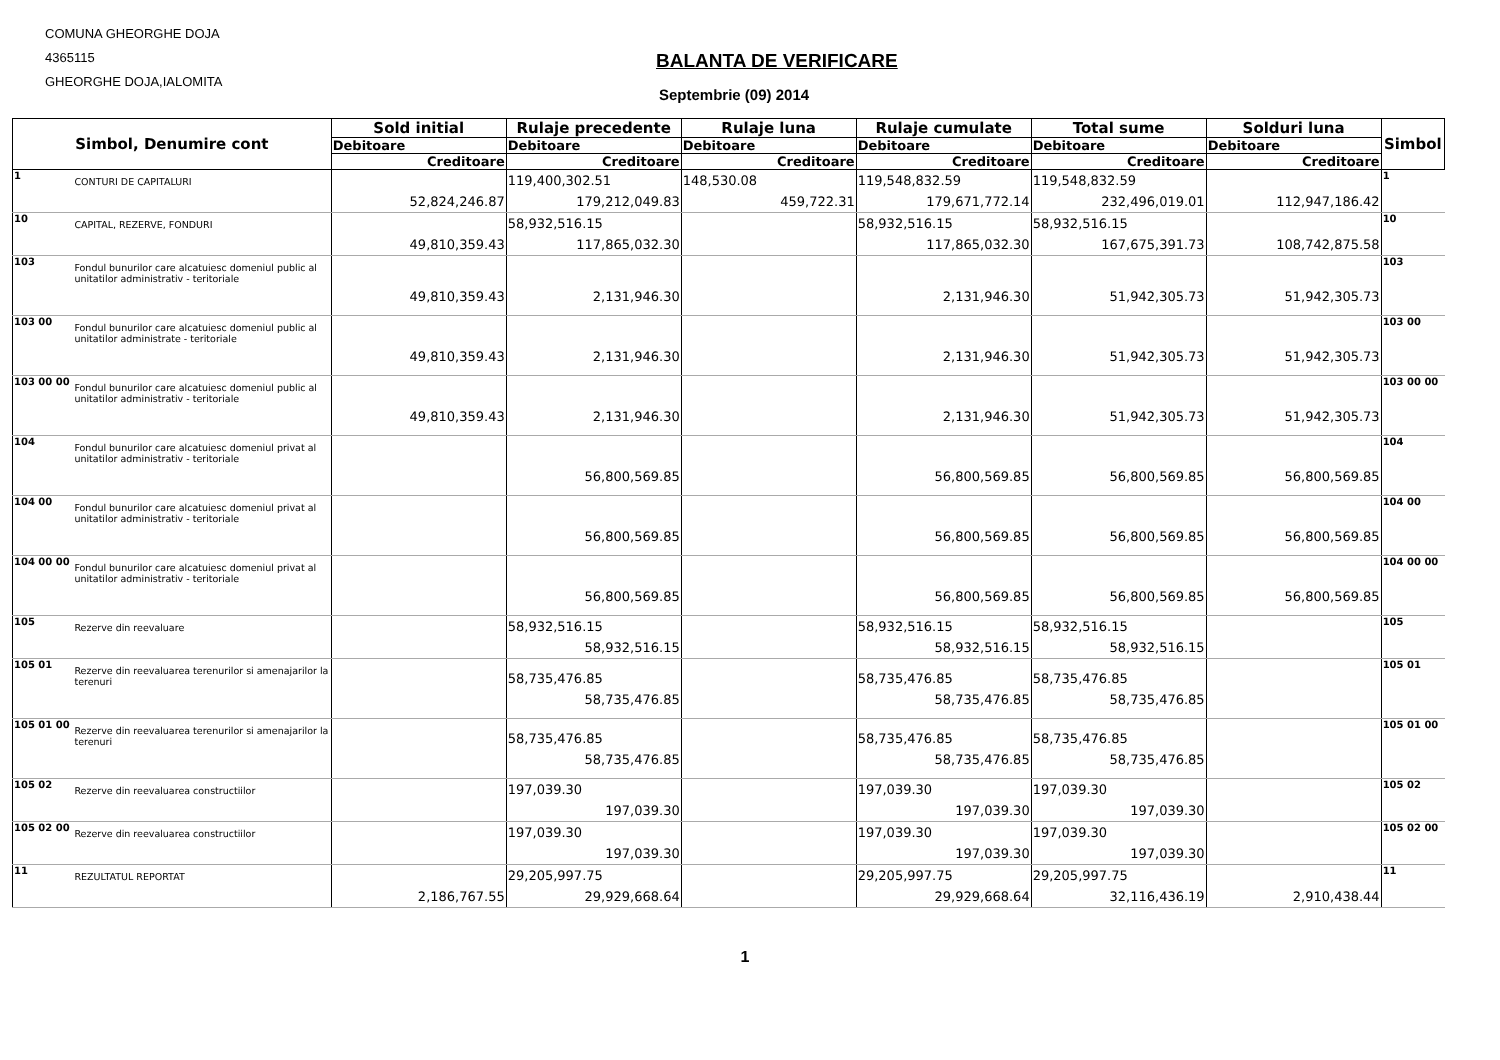COMUNA GHEORGHE DOJA
4365115
GHEORGHE DOJA,IALOMITA
BALANTA DE VERIFICARE
Septembrie (09) 2014
| Simbol, Denumire cont | | Sold initial | Rulaje precedente | Rulaje luna | Rulaje cumulate | Total sume | Solduri luna | Simbol |
| --- | --- | --- | --- | --- | --- | --- | --- | --- |
| | | Debitoare | Debitoare | Debitoare | Debitoare | Debitoare | Debitoare | |
| | | Creditoare | Creditoare | Creditoare | Creditoare | Creditoare | Creditoare | |
| 1 | CONTURI DE CAPITALURI | 52,824,246.87 | 119,400,302.51 179,212,049.83 | 148,530.08 459,722.31 | 119,548,832.59 179,671,772.14 | 119,548,832.59 232,496,019.01 | 112,947,186.42 | 1 |
| 10 | CAPITAL, REZERVE, FONDURI | 49,810,359.43 | 58,932,516.15 117,865,032.30 | | 58,932,516.15 117,865,032.30 | 58,932,516.15 167,675,391.73 | 108,742,875.58 | 10 |
| 103 | Fondul bunurilor care alcatuiesc domeniul public al unitatilor administrativ - teritoriale | 49,810,359.43 | 2,131,946.30 | | 2,131,946.30 | 51,942,305.73 | 51,942,305.73 | 103 |
| 103 00 | Fondul bunurilor care alcatuiesc domeniul public al unitatilor administrate - teritoriale | 49,810,359.43 | 2,131,946.30 | | 2,131,946.30 | 51,942,305.73 | 51,942,305.73 | 103 00 |
| 103 00 00 | Fondul bunurilor care alcatuiesc domeniul public al unitatilor administrativ - teritoriale | 49,810,359.43 | 2,131,946.30 | | 2,131,946.30 | 51,942,305.73 | 51,942,305.73 | 103 00 00 |
| 104 | Fondul bunurilor care alcatuiesc domeniul privat al unitatilor administrativ - teritoriale | | 56,800,569.85 | | 56,800,569.85 | 56,800,569.85 | 56,800,569.85 | 104 |
| 104 00 | Fondul bunurilor care alcatuiesc domeniul privat al unitatilor administrativ - teritoriale | | 56,800,569.85 | | 56,800,569.85 | 56,800,569.85 | 56,800,569.85 | 104 00 |
| 104 00 00 | Fondul bunurilor care alcatuiesc domeniul privat al unitatilor administrativ - teritoriale | | 56,800,569.85 | | 56,800,569.85 | 56,800,569.85 | 56,800,569.85 | 104 00 00 |
| 105 | Rezerve din reevaluare | | 58,932,516.15 58,932,516.15 | | 58,932,516.15 58,932,516.15 | 58,932,516.15 58,932,516.15 | | 105 |
| 105 01 | Rezerve din reevaluarea terenurilor si amenajarilor la terenuri | | 58,735,476.85 58,735,476.85 | | 58,735,476.85 58,735,476.85 | 58,735,476.85 58,735,476.85 | | 105 01 |
| 105 01 00 | Rezerve din reevaluarea terenurilor si amenajarilor la terenuri | | 58,735,476.85 58,735,476.85 | | 58,735,476.85 58,735,476.85 | 58,735,476.85 58,735,476.85 | | 105 01 00 |
| 105 02 | Rezerve din reevaluarea constructiilor | | 197,039.30 197,039.30 | | 197,039.30 197,039.30 | 197,039.30 197,039.30 | | 105 02 |
| 105 02 00 | Rezerve din reevaluarea constructiilor | | 197,039.30 197,039.30 | | 197,039.30 197,039.30 | 197,039.30 197,039.30 | | 105 02 00 |
| 11 | REZULTATUL REPORTAT | 2,186,767.55 | 29,205,997.75 29,929,668.64 | | 29,205,997.75 29,929,668.64 | 29,205,997.75 32,116,436.19 | 2,910,438.44 | 11 |
1